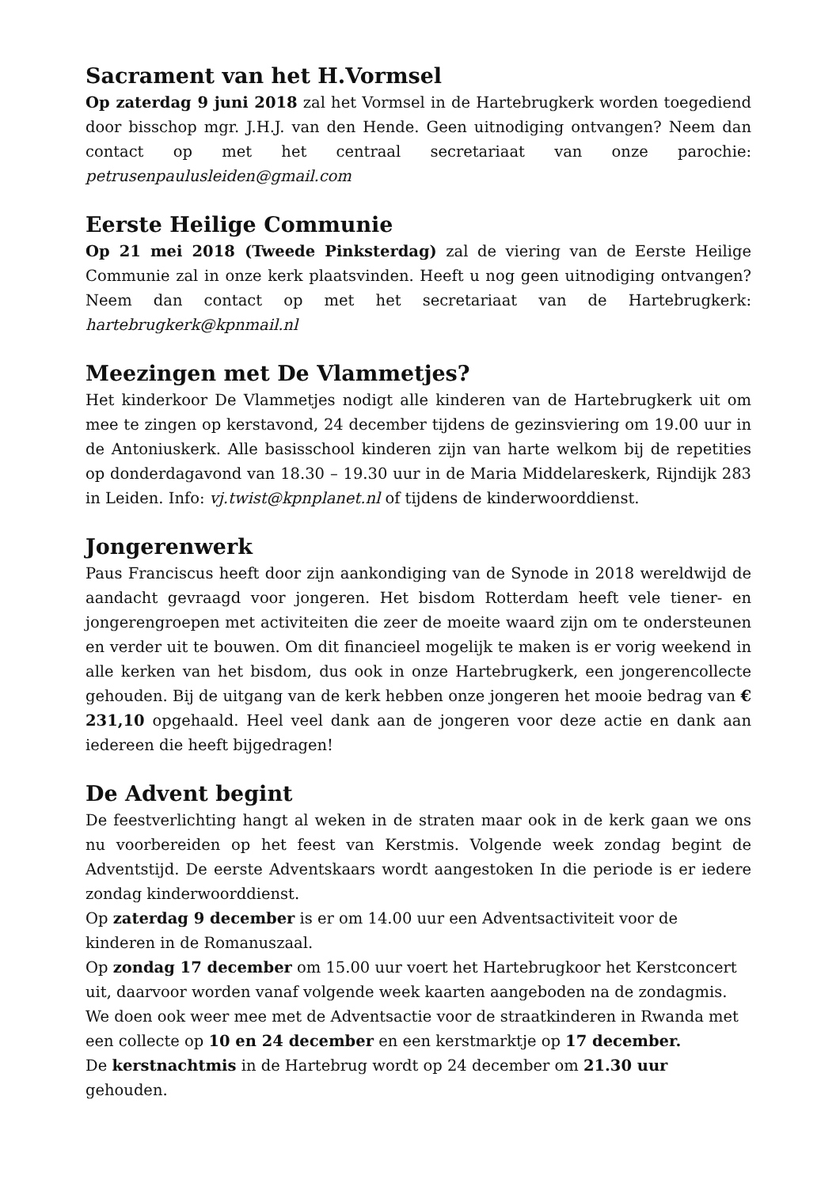Sacrament van het H.Vormsel
Op zaterdag 9 juni 2018 zal het Vormsel in de Hartebrugkerk worden toegediend door bisschop mgr. J.H.J. van den Hende. Geen uitnodiging ontvangen? Neem dan contact op met het centraal secretariaat van onze parochie: petrusenpaulusleiden@gmail.com
Eerste Heilige Communie
Op 21 mei 2018 (Tweede Pinksterdag) zal de viering van de Eerste Heilige Communie zal in onze kerk plaatsvinden. Heeft u nog geen uitnodiging ontvangen? Neem dan contact op met het secretariaat van de Hartebrugkerk: hartebrugkerk@kpnmail.nl
Meezingen met De Vlammetjes?
Het kinderkoor De Vlammetjes nodigt alle kinderen van de Hartebrugkerk uit om mee te zingen op kerstavond, 24 december tijdens de gezinsviering om 19.00 uur in de Antoniuskerk. Alle basisschool kinderen zijn van harte welkom bij de repetities op donderdagavond van 18.30 – 19.30 uur in de Maria Middelareskerk, Rijndijk 283 in Leiden. Info: vj.twist@kpnplanet.nl of tijdens de kinderwoorddienst.
Jongerenwerk
Paus Franciscus heeft door zijn aankondiging van de Synode in 2018 wereldwijd de aandacht gevraagd voor jongeren. Het bisdom Rotterdam heeft vele tiener- en jongerengroepen met activiteiten die zeer de moeite waard zijn om te ondersteunen en verder uit te bouwen. Om dit financieel mogelijk te maken is er vorig weekend in alle kerken van het bisdom, dus ook in onze Hartebrugkerk, een jongerencollecte gehouden. Bij de uitgang van de kerk hebben onze jongeren het mooie bedrag van € 231,10 opgehaald. Heel veel dank aan de jongeren voor deze actie en dank aan iedereen die heeft bijgedragen!
De Advent begint
De feestverlichting hangt al weken in de straten maar ook in de kerk gaan we ons nu voorbereiden op het feest van Kerstmis. Volgende week zondag begint de Adventstijd. De eerste Adventskaars wordt aangestoken In die periode is er iedere zondag kinderwoorddienst.
Op zaterdag 9 december is er om 14.00 uur een Adventsactiviteit voor de kinderen in de Romanuszaal.
Op zondag 17 december om 15.00 uur voert het Hartebrugkoor het Kerstconcert uit, daarvoor worden vanaf volgende week kaarten aangeboden na de zondagmis.
We doen ook weer mee met de Adventsactie voor de straatkinderen in Rwanda met een collecte op 10 en 24 december en een kerstmarktje op 17 december.
De kerstnachtmis in de Hartebrug wordt op 24 december om 21.30 uur gehouden.